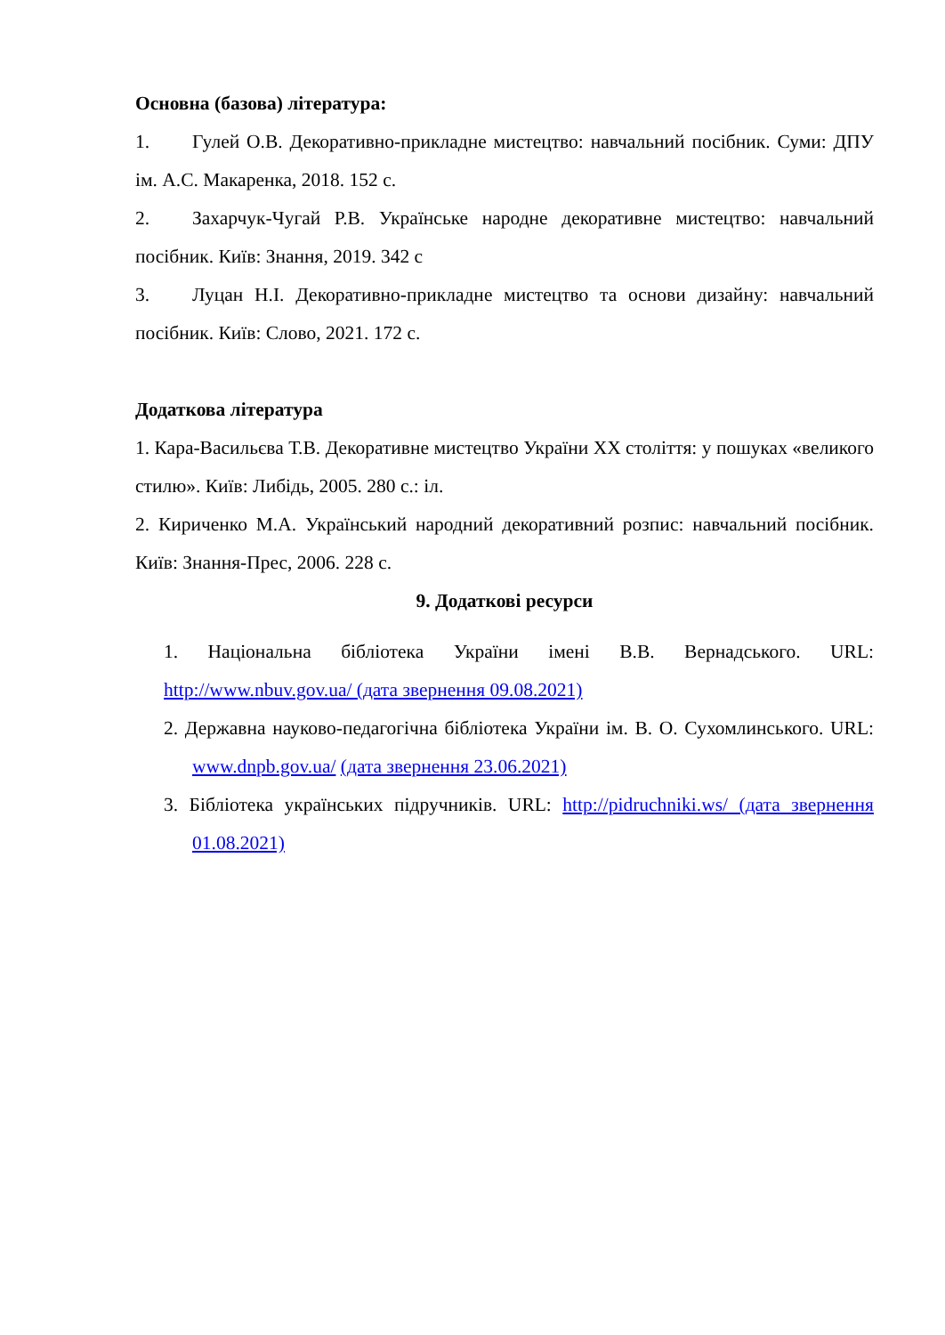Основна (базова) література:
1. Гулей О.В. Декоративно-прикладне мистецтво: навчальний посібник. Суми: ДПУ ім. А.С. Макаренка, 2018. 152 с.
2. Захарчук-Чугай Р.В. Українське народне декоративне мистецтво: навчальний посібник. Київ: Знання, 2019. 342 с
3. Луцан Н.І. Декоративно-прикладне мистецтво та основи дизайну: навчальний посібник. Київ: Слово, 2021. 172 с.
Додаткова література
1. Кара-Васильєва Т.В. Декоративне мистецтво України XX століття: у пошуках «великого стилю». Київ: Либідь, 2005. 280 с.: іл.
2. Кириченко М.А. Український народний декоративний розпис: навчальний посібник. Київ: Знання-Прес, 2006. 228 с.
9. Додаткові ресурси
1. Національна бібліотека України імені В.В. Вернадського. URL: http://www.nbuv.gov.ua/ (дата звернення 09.08.2021)
2. Державна науково-педагогічна бібліотека України ім. В. О. Сухомлинського. URL: www.dnpb.gov.ua/ (дата звернення 23.06.2021)
3. Бібліотека українських підручників. URL: http://pidruchniki.ws/ (дата звернення 01.08.2021)